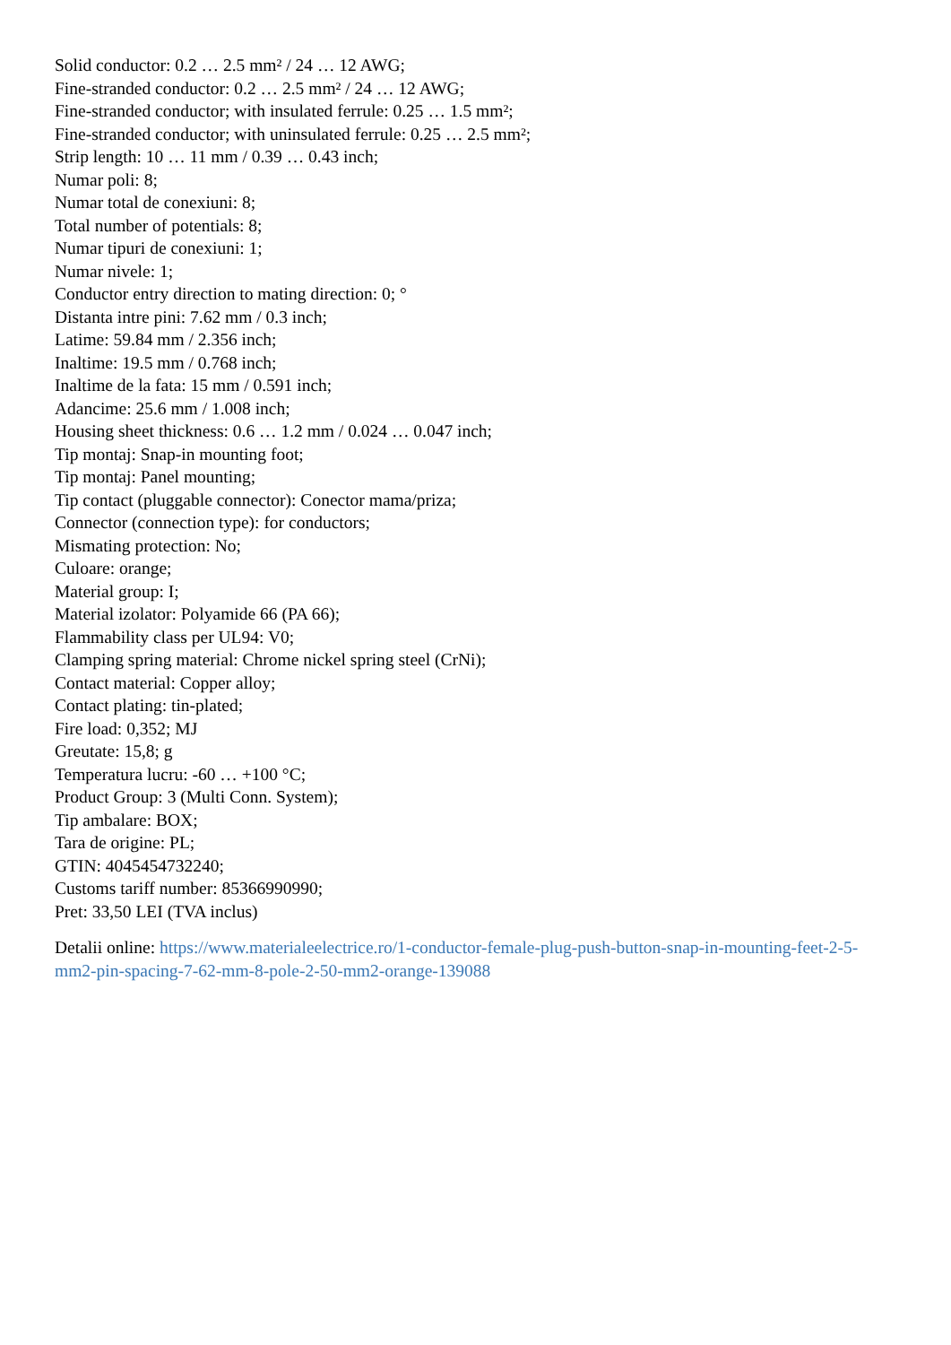Solid conductor: 0.2 … 2.5 mm² / 24 … 12 AWG;
Fine-stranded conductor: 0.2 … 2.5 mm² / 24 … 12 AWG;
Fine-stranded conductor; with insulated ferrule: 0.25 … 1.5 mm²;
Fine-stranded conductor; with uninsulated ferrule: 0.25 … 2.5 mm²;
Strip length: 10 … 11 mm / 0.39 … 0.43 inch;
Numar poli: 8;
Numar total de conexiuni: 8;
Total number of potentials: 8;
Numar tipuri de conexiuni: 1;
Numar nivele: 1;
Conductor entry direction to mating direction: 0; °
Distanta intre pini: 7.62 mm / 0.3 inch;
Latime: 59.84 mm / 2.356 inch;
Inaltime: 19.5 mm / 0.768 inch;
Inaltime de la fata: 15 mm / 0.591 inch;
Adancime: 25.6 mm / 1.008 inch;
Housing sheet thickness: 0.6 … 1.2 mm / 0.024 … 0.047 inch;
Tip montaj: Snap-in mounting foot;
Tip montaj: Panel mounting;
Tip contact (pluggable connector): Conector mama/priza;
Connector (connection type): for conductors;
Mismating protection: No;
Culoare: orange;
Material group: I;
Material izolator: Polyamide 66 (PA 66);
Flammability class per UL94: V0;
Clamping spring material: Chrome nickel spring steel (CrNi);
Contact material: Copper alloy;
Contact plating: tin-plated;
Fire load: 0,352; MJ
Greutate: 15,8; g
Temperatura lucru: -60 … +100 °C;
Product Group: 3 (Multi Conn. System);
Tip ambalare: BOX;
Tara de origine: PL;
GTIN: 4045454732240;
Customs tariff number: 85366990990;
Pret: 33,50 LEI (TVA inclus)
Detalii online: https://www.materialeelectrice.ro/1-conductor-female-plug-push-button-snap-in-mounting-feet-2-5-mm2-pin-spacing-7-62-mm-8-pole-2-50-mm2-orange-139088